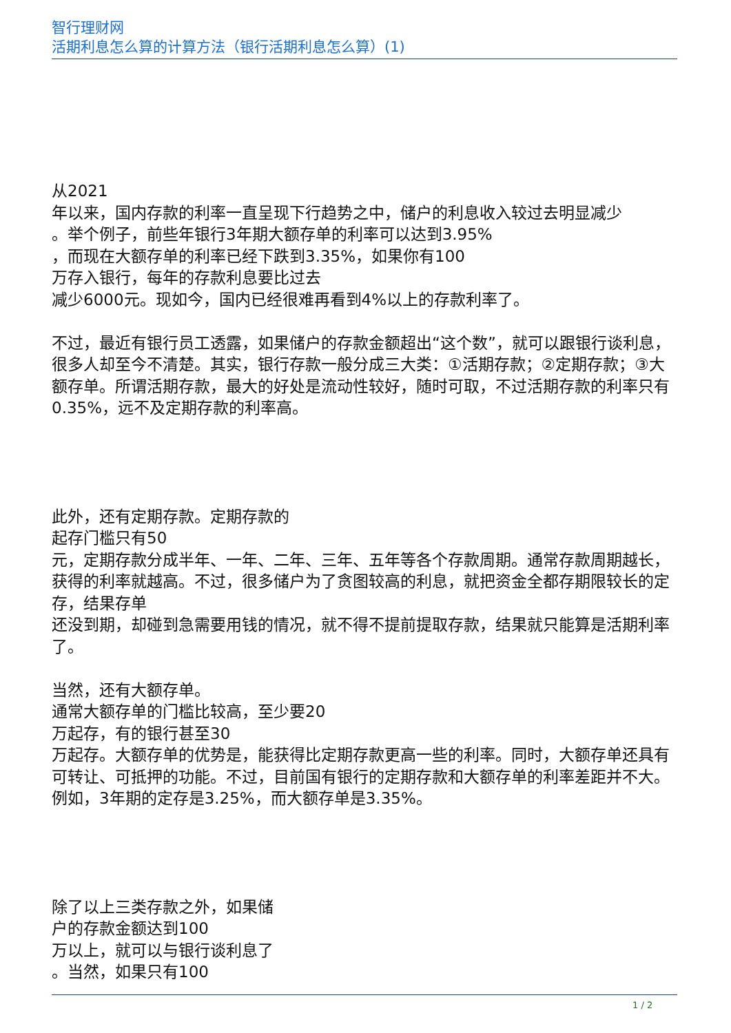智行理财网
活期利息怎么算的计算方法（银行活期利息怎么算）(1)
从2021
年以来，国内存款的利率一直呈现下行趋势之中，储户的利息收入较过去明显减少
。举个例子，前些年银行3年期大额存单的利率可以达到3.95%
，而现在大额存单的利率已经下跌到3.35%，如果你有100
万存入银行，每年的存款利息要比过去
减少6000元。现如今，国内已经很难再看到4%以上的存款利率了。
不过，最近有银行员工透露，如果储户的存款金额超出“这个数”，就可以跟银行谈利息，很多人却至今不清楚。其实，银行存款一般分成三大类：①活期存款；②定期存款；③大额存单。所谓活期存款，最大的好处是流动性较好，随时可取，不过活期存款的利率只有0.35%，远不及定期存款的利率高。
此外，还有定期存款。定期存款的
起存门槛只有50
元，定期存款分成半年、一年、二年、三年、五年等各个存款周期。通常存款周期越长，获得的利率就越高。不过，很多储户为了贪图较高的利息，就把资金全都存期限较长的定存，结果存单
还没到期，却碰到急需要用钱的情况，就不得不提前提取存款，结果就只能算是活期利率了。
当然，还有大额存单。
通常大额存单的门槛比较高，至少要20
万起存，有的银行甚至30
万起存。大额存单的优势是，能获得比定期存款更高一些的利率。同时，大额存单还具有可转让、可抵押的功能。不过，目前国有银行的定期存款和大额存单的利率差距并不大。例如，3年期的定存是3.25%，而大额存单是3.35%。
除了以上三类存款之外，如果储
户的存款金额达到100
万以上，就可以与银行谈利息了
。当然，如果只有100
1 / 2